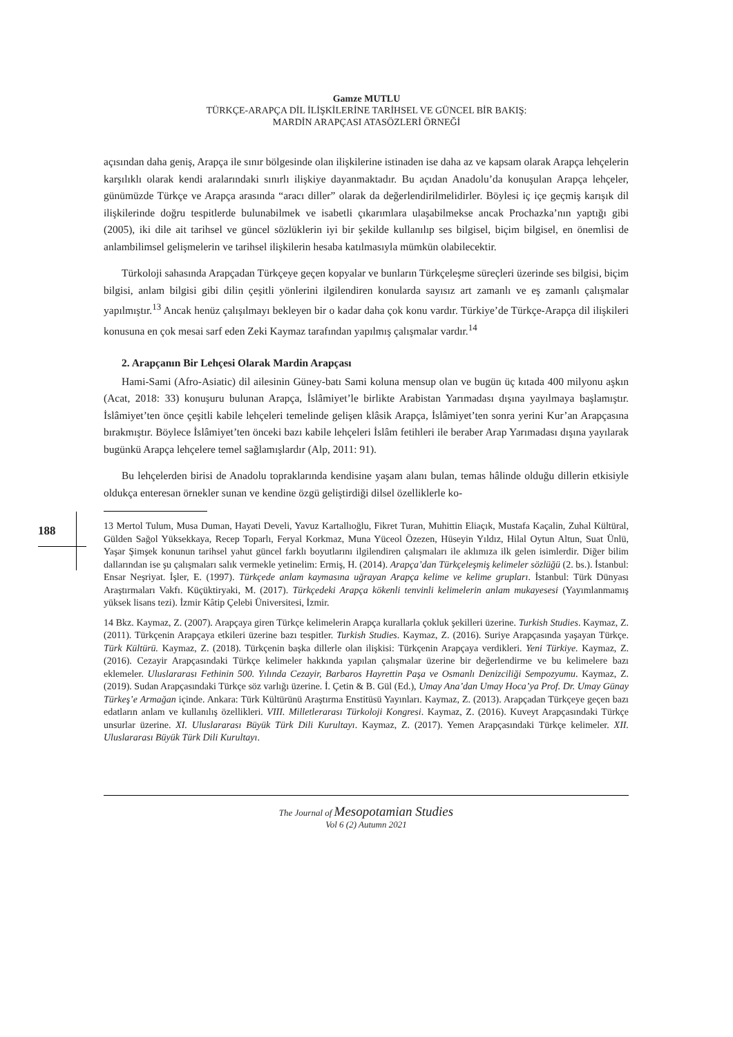Gamze MUTLU
TÜRKÇE-ARAPÇA DİL İLİŞKİLERİNE TARİHSEL VE GÜNCEL BİR BAKIŞ:
MARDİN ARAPÇASI ATASÖZLERİ ÖRNEĞİ
açısından daha geniş, Arapça ile sınır bölgesinde olan ilişkilerine istinaden ise daha az ve kapsam olarak Arapça lehçelerin karşılıklı olarak kendi aralarındaki sınırlı ilişkiye dayanmaktadır. Bu açıdan Anadolu’da konuşulan Arapça lehçeler, günümüzde Türkçe ve Arapça arasında “aracı diller” olarak da değerlendirilmelidirler. Böylesi iç içe geçmiş karışık dil ilişkilerinde doğru tespitlerde bulunabilmek ve isabetli çıkarımlara ulaşabilmekse ancak Prochazka’nın yaptığı gibi (2005), iki dile ait tarihsel ve güncel sözlüklerin iyi bir şekilde kullanılıp ses bilgisel, biçim bilgisel, en önemlisi de anlambilimsel gelişmelerin ve tarihsel ilişkilerin hesaba katılmasıyla mümkün olabilecektir.
Türkoloji sahasında Arapçadan Türkçeye geçen kopyalar ve bunların Türkçeleşme süreçleri üzerinde ses bilgisi, biçim bilgisi, anlam bilgisi gibi dilin çeşitli yönlerini ilgilendiren konularda sayısız art zamanlı ve eş zamanlı çalışmalar yapılmıştır.<sup>13</sup> Ancak henüz çalışılmayı bekleyen bir o kadar daha çok konu vardır. Türkiye’de Türkçe-Arapça dil ilişkileri konusuna en çok mesai sarf eden Zeki Kaymaz tarafından yapılmış çalışmalar vardır.<sup>14</sup>
2. Arapçanın Bir Lehçesi Olarak Mardin Arapçası
Hami-Sami (Afro-Asiatic) dil ailesinin Güney-batı Sami koluna mensup olan ve bugün üç kıtada 400 milyonu aşkın (Acat, 2018: 33) konuşuru bulunan Arapça, İslâmiyet’le birlikte Arabistan Yarımadası dışına yayılmaya başlamıştır. İslâmiyet’ten önce çeşitli kabile lehçeleri temelinde gelişen klâsik Arapça, İslâmiyet’ten sonra yerini Kur’an Arapçasına bırakmıştır. Böylece İslâmiyet’ten önceki bazı kabile lehçeleri İslâm fetihleri ile beraber Arap Yarımadası dışına yayılarak bugünkü Arapça lehçelere temel sağlamışlardır (Alp, 2011: 91).
Bu lehçelerden birisi de Anadolu topraklarında kendisine yaşam alanı bulan, temas hâlinde olduğu dillerin etkisiyle oldukça enteresan örnekler sunan ve kendine özgü geliştirdiği dilsel özelliklerle ko-
13 Mertol Tulum, Musa Duman, Hayati Develi, Yavuz Kartallıoğlu, Fikret Turan, Muhittin Eliaçık, Mustafa Kaçalin, Zuhal Kültüral, Gülden Sağol Yüksekkaya, Recep Toparlı, Feryal Korkmaz, Muna Yüceol Özezen, Hüseyin Yıldız, Hilal Oytun Altun, Suat Ünlü, Yaşar Şimşek konunun tarihsel yahut güncel farklı boyutlarını ilgilendiren çalışmaları ile aklımıza ilk gelen isimlerdir. Diğer bilim dallarından ise şu çalışmaları salık vermekle yetinelim: Ermiş, H. (2014). Arapça’dan Türkçeleşmiş kelimeler sözlüğü (2. bs.). İstanbul: Ensar Neşriyat. İşler, E. (1997). Türkçede anlam kaymasına uğrayan Arapça kelime ve kelime grupları. İstanbul: Türk Dünyası Araştırmaları Vakfı. Küçüktiryaki, M. (2017). Türkçedeki Arapça kökenli tenvinli kelimelerin anlam mukayesesi (Yayımlanmamış yüksek lisans tezi). İzmir Kâtip Çelebi Üniversitesi, İzmir.
14 Bkz. Kaymaz, Z. (2007). Arapçaya giren Türkçe kelimelerin Arapça kurallarla çokluk şekilleri üzerine. Turkish Studies. Kaymaz, Z. (2011). Türkçenin Arapçaya etkileri üzerine bazı tespitler. Turkish Studies. Kaymaz, Z. (2016). Suriye Arapçasında yaşayan Türkçe. Türk Kültürü. Kaymaz, Z. (2018). Türkçenin başka dillerle olan ilişkisi: Türkçenin Arapçaya verdikleri. Yeni Türkiye. Kaymaz, Z. (2016). Cezayir Arapçasındaki Türkçe kelimeler hakkında yapılan çalışmalar üzerine bir değerlendirme ve bu kelimelere bazı eklemeler. Uluslararası Fethinin 500. Yılında Cezayir, Barbaros Hayrettin Paşa ve Osmanlı Denizciliği Sempozyumu. Kaymaz, Z. (2019). Sudan Arapçasındaki Türkçe söz varlığı üzerine. İ. Çetin & B. Gül (Ed.), Umay Ana’dan Umay Hoca’ya Prof. Dr. Umay Günay Türkeş’e Armağan içinde. Ankara: Türk Kültürünü Araştırma Enstitüsü Yayınları. Kaymaz, Z. (2013). Arapçadan Türkçeye geçen bazı edatların anlam ve kullanılış özellikleri. VIII. Milletlerarası Türkoloji Kongresi. Kaymaz, Z. (2016). Kuveyt Arapçasındaki Türkçe unsurlar üzerine. XI. Uluslararası Büyük Türk Dili Kurultayı. Kaymaz, Z. (2017). Yemen Arapçasındaki Türkçe kelimeler. XII. Uluslararası Büyük Türk Dili Kurultayı.
188
The Journal of Mesopotamian Studies
Vol 6 (2) Autumn 2021